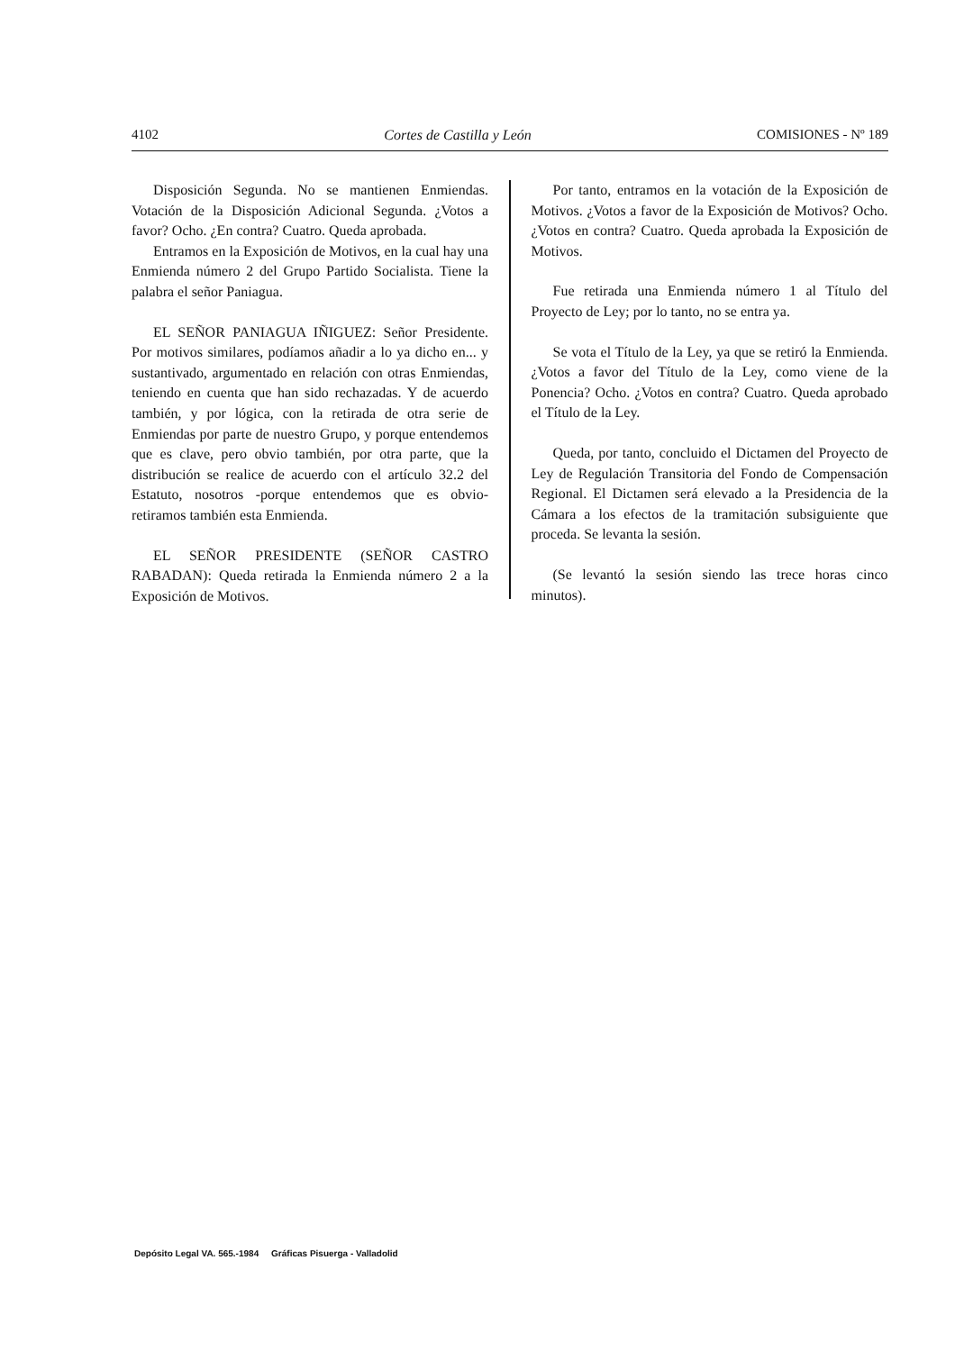4102 Cortes de Castilla y León COMISIONES - Nº 189
Disposición Segunda. No se mantienen Enmiendas. Votación de la Disposición Adicional Segunda. ¿Votos a favor? Ocho. ¿En contra? Cuatro. Queda aprobada.
Entramos en la Exposición de Motivos, en la cual hay una Enmienda número 2 del Grupo Partido Socialista. Tiene la palabra el señor Paniagua.
EL SEÑOR PANIAGUA IÑIGUEZ: Señor Presidente. Por motivos similares, podíamos añadir a lo ya dicho en... y sustantivado, argumentado en relación con otras Enmiendas, teniendo en cuenta que han sido rechazadas. Y de acuerdo también, y por lógica, con la retirada de otra serie de Enmiendas por parte de nuestro Grupo, y porque entendemos que es clave, pero obvio también, por otra parte, que la distribución se realice de acuerdo con el artículo 32.2 del Estatuto, nosotros -porque entendemos que es obvio- retiramos también esta Enmienda.
EL SEÑOR PRESIDENTE (SEÑOR CASTRO RABADAN): Queda retirada la Enmienda número 2 a la Exposición de Motivos.
Por tanto, entramos en la votación de la Exposición de Motivos. ¿Votos a favor de la Exposición de Motivos? Ocho. ¿Votos en contra? Cuatro. Queda aprobada la Exposición de Motivos.
Fue retirada una Enmienda número 1 al Título del Proyecto de Ley; por lo tanto, no se entra ya.
Se vota el Título de la Ley, ya que se retiró la Enmienda. ¿Votos a favor del Título de la Ley, como viene de la Ponencia? Ocho. ¿Votos en contra? Cuatro. Queda aprobado el Título de la Ley.
Queda, por tanto, concluido el Dictamen del Proyecto de Ley de Regulación Transitoria del Fondo de Compensación Regional. El Dictamen será elevado a la Presidencia de la Cámara a los efectos de la tramitación subsiguiente que proceda. Se levanta la sesión.
(Se levantó la sesión siendo las trece horas cinco minutos).
Depósito Legal VA. 565.-1984 Gráficas Pisuerga - Valladolid